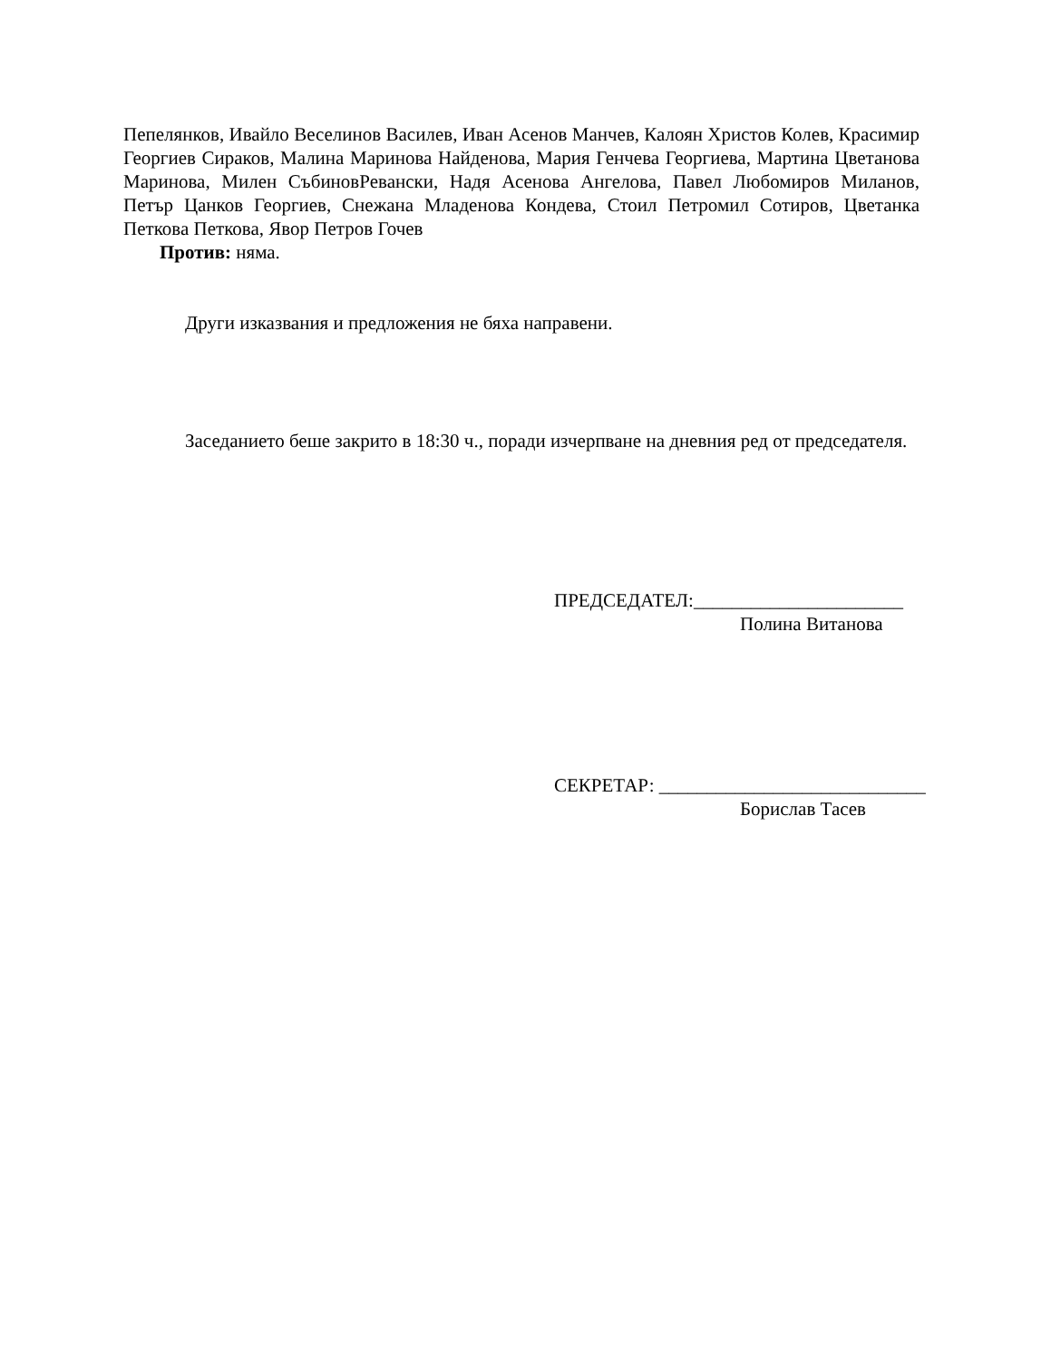Пепелянков, Ивайло Веселинов Василев, Иван Асенов Манчев, Калоян Христов Колев, Красимир Георгиев Сираков, Малина Маринова Найденова, Мария Генчева Георгиева, Мартина Цветанова Маринова, Милен СъбиновРевански, Надя Асенова Ангелова, Павел Любомиров Миланов, Петър Цанков Георгиев, Снежана Младенова Кондева, Стоил Петромил Сотиров, Цветанка Петкова Петкова, Явор Петров Гочев
Против: няма.
Други изказвания и предложения не бяха направени.
Заседанието беше закрито в 18:30 ч., поради изчерпване на дневния ред от председателя.
ПРЕДСЕДАТЕЛ:______________________
Полина Витанова
СЕКРЕТАР: ____________________________
Борислав Тасев